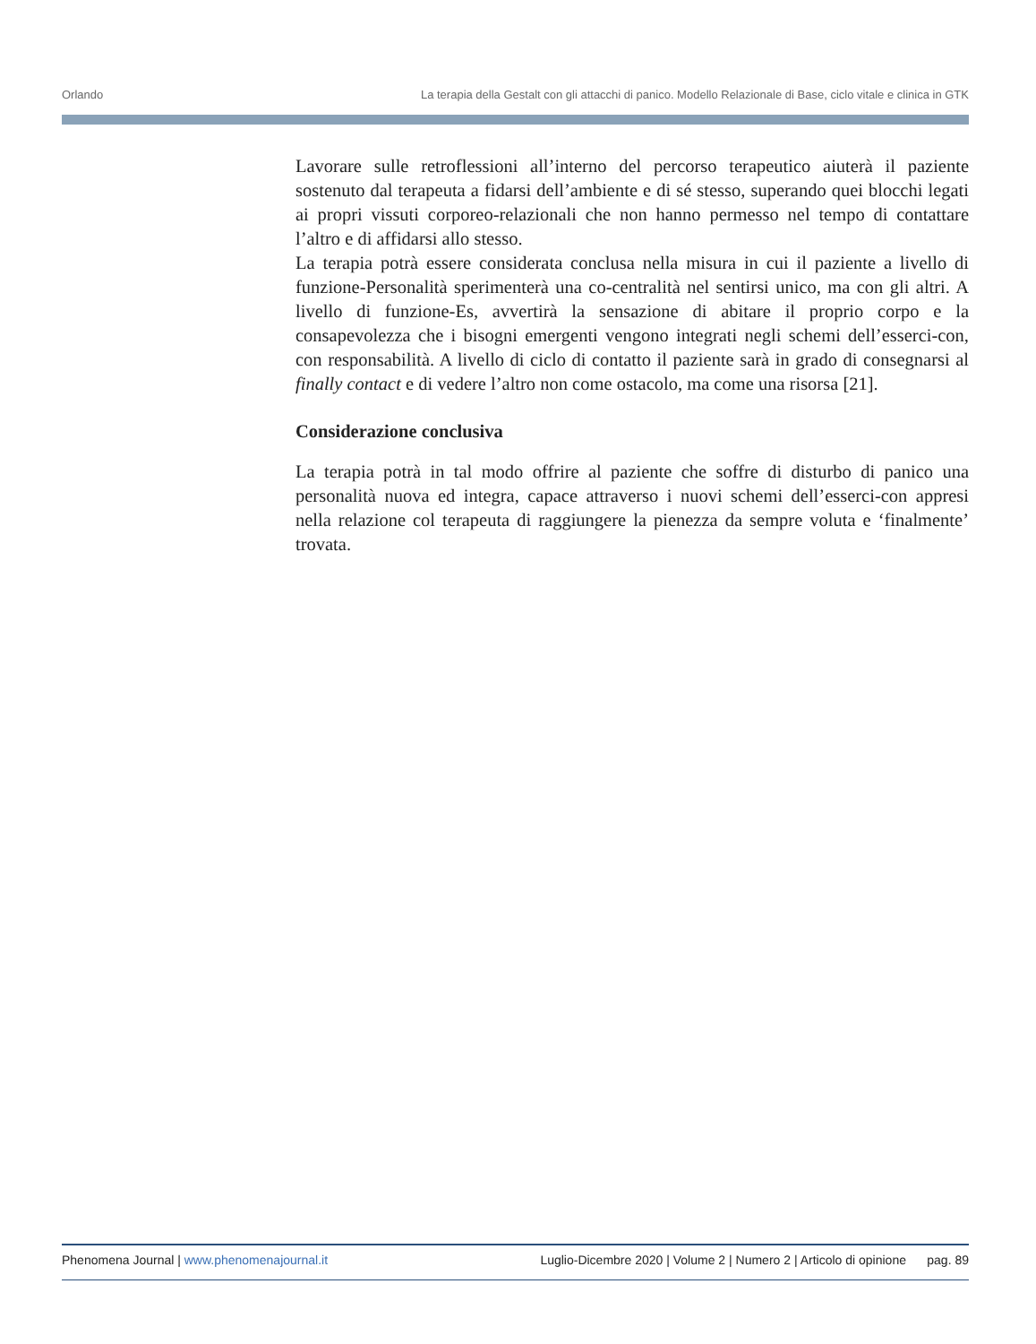Orlando La terapia della Gestalt con gli attacchi di panico. Modello Relazionale di Base, ciclo vitale e clinica in GTK
Lavorare sulle retroflessioni all’interno del percorso terapeutico aiuterà il paziente sostenuto dal terapeuta a fidarsi dell’ambiente e di sé stesso, superando quei blocchi legati ai propri vissuti corporeo-relazionali che non hanno permesso nel tempo di contattare l’altro e di affidarsi allo stesso.
La terapia potrà essere considerata conclusa nella misura in cui il paziente a livello di funzione-Personalità sperimenterà una co-centralità nel sentirsi unico, ma con gli altri. A livello di funzione-Es, avvertirà la sensazione di abitare il proprio corpo e la consapevolezza che i bisogni emergenti vengono integrati negli schemi dell’esserci-con, con responsabilità. A livello di ciclo di contatto il paziente sarà in grado di consegnarsi al finally contact e di vedere l’altro non come ostacolo, ma come una risorsa [21].
Considerazione conclusiva
La terapia potrà in tal modo offrire al paziente che soffre di disturbo di panico una personalità nuova ed integra, capace attraverso i nuovi schemi dell’esserci-con appresi nella relazione col terapeuta di raggiungere la pienezza da sempre voluta e ‘finalmente’ trovata.
Phenomena Journal | www.phenomenajournal.it Luglio-Dicembre 2020 | Volume 2 | Numero 2 | Articolo di opinione pag. 89